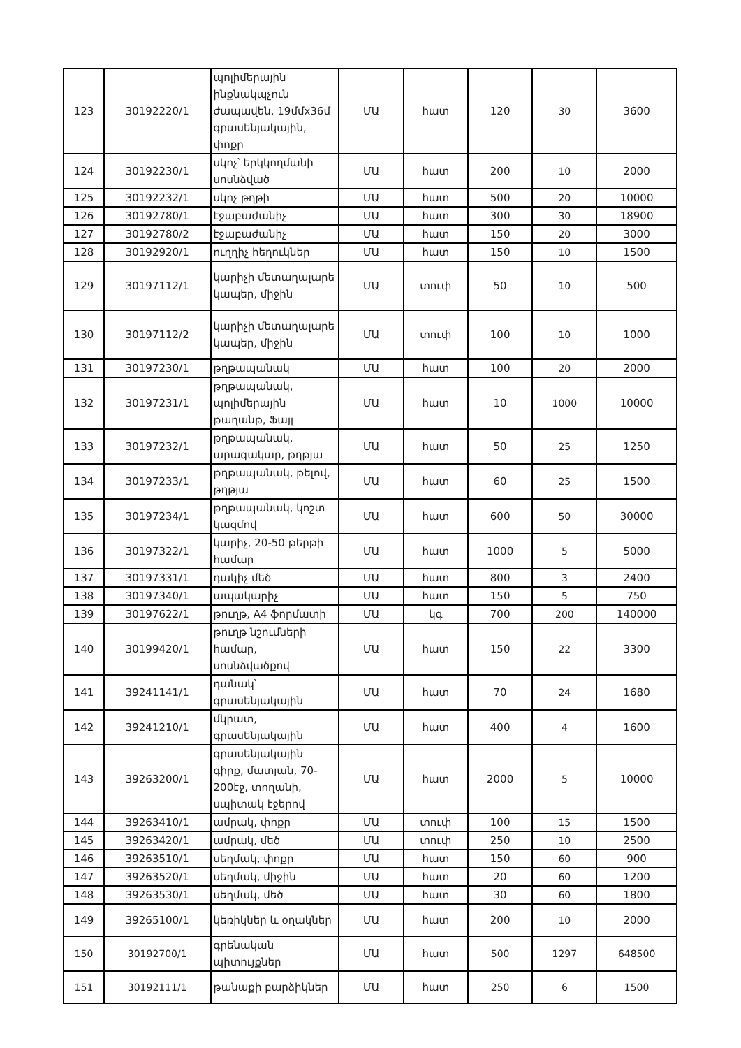| 123 | 30192220/1 | պոլիմերային ինքնակպչուն ժապավեն, 19մմx36մ գրասենյակային, փոքր | ՄԱ | հատ | 120 | 30 | 3600 |
| 124 | 30192230/1 | սկոչ՝ երկկողմանի սոսնձված | ՄԱ | հատ | 200 | 10 | 2000 |
| 125 | 30192232/1 | սկոչ թղթի | ՄԱ | հատ | 500 | 20 | 10000 |
| 126 | 30192780/1 | էջաբաժանիչ | ՄԱ | հատ | 300 | 30 | 18900 |
| 127 | 30192780/2 | էջաբաժանիչ | ՄԱ | հատ | 150 | 20 | 3000 |
| 128 | 30192920/1 | ուղղիչ հեղուկներ | ՄԱ | հատ | 150 | 10 | 1500 |
| 129 | 30197112/1 | կարիչի մետաղալարե կապեր, միջին | ՄԱ | տուփ | 50 | 10 | 500 |
| 130 | 30197112/2 | կարիչի մետաղալարե կապեր, միջին | ՄԱ | տուփ | 100 | 10 | 1000 |
| 131 | 30197230/1 | թղթապանակ | ՄԱ | հատ | 100 | 20 | 2000 |
| 132 | 30197231/1 | թղթապանակ, պոլիմերային թաղանթ, Ֆայլ | ՄԱ | հատ | 10 | 1000 | 10000 |
| 133 | 30197232/1 | թղթապանակ, արագակար, թղթյա | ՄԱ | հատ | 50 | 25 | 1250 |
| 134 | 30197233/1 | թղթապանակ, թելով, թղթյա | ՄԱ | հատ | 60 | 25 | 1500 |
| 135 | 30197234/1 | թղթապանակ, կոշտ կազմով | ՄԱ | հատ | 600 | 50 | 30000 |
| 136 | 30197322/1 | կարիչ, 20-50 թերթի համար | ՄԱ | հատ | 1000 | 5 | 5000 |
| 137 | 30197331/1 | դակիչ մեծ | ՄԱ | հատ | 800 | 3 | 2400 |
| 138 | 30197340/1 | ապակարիչ | ՄԱ | հատ | 150 | 5 | 750 |
| 139 | 30197622/1 | թուղթ, A4 ֆորմատի | ՄԱ | կգ | 700 | 200 | 140000 |
| 140 | 30199420/1 | թուղթ նշումների համար, սոսնձվածքով | ՄԱ | հատ | 150 | 22 | 3300 |
| 141 | 39241141/1 | դանակ՝ գրասենյակային | ՄԱ | հատ | 70 | 24 | 1680 |
| 142 | 39241210/1 | մկրատ, գրասենյակային | ՄԱ | հատ | 400 | 4 | 1600 |
| 143 | 39263200/1 | գրասենյակային գիրք, մատյան, 70-200էջ, տողանի, սպիտակ էջերով | ՄԱ | հատ | 2000 | 5 | 10000 |
| 144 | 39263410/1 | ամրակ, փոքր | ՄԱ | տուփ | 100 | 15 | 1500 |
| 145 | 39263420/1 | ամրակ, մեծ | ՄԱ | տուփ | 250 | 10 | 2500 |
| 146 | 39263510/1 | սեղմակ, փոքր | ՄԱ | հատ | 150 | 60 | 900 |
| 147 | 39263520/1 | սեղմակ, միջին | ՄԱ | հատ | 20 | 60 | 1200 |
| 148 | 39263530/1 | սեղմակ, մեծ | ՄԱ | հատ | 30 | 60 | 1800 |
| 149 | 39265100/1 | կեռիկներ և օղակներ | ՄԱ | հատ | 200 | 10 | 2000 |
| 150 | 30192700/1 | գրենական պիտույքներ | ՄԱ | հատ | 500 | 1297 | 648500 |
| 151 | 30192111/1 | թանաքի բարձիկներ | ՄԱ | հատ | 250 | 6 | 1500 |